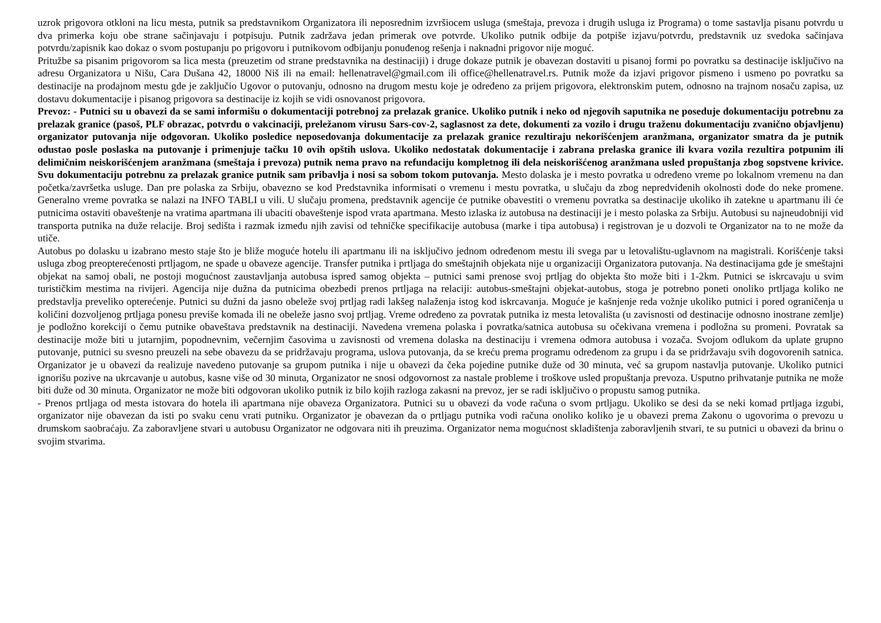uzrok prigovora otkloni na licu mesta, putnik sa predstavnikom Organizatora ili neposrednim izvršiocem usluga (smeštaja, prevoza i drugih usluga iz Programa) o tome sastavlja pisanu potvrdu u dva primerka koju obe strane sačinjavaju i potpisuju. Putnik zadržava jedan primerak ove potvrde. Ukoliko putnik odbije da potpiše izjavu/potvrdu, predstavnik uz svedoka sačinjava potvrdu/zapisnik kao dokaz o svom postupanju po prigovoru i putnikovom odbijanju ponuđenog rešenja i naknadni prigovor nije moguć.
Pritužbe sa pisanim prigovorom sa lica mesta (preuzetim od strane predstavnika na destinaciji) i druge dokaze putnik je obavezan dostaviti u pisanoj formi po povratku sa destinacije isključivo na adresu Organizatora u Nišu, Cara Dušana 42, 18000 Niš ili na email: hellenatravel@gmail.com ili office@hellenatravel.rs. Putnik može da izjavi prigovor pismeno i usmeno po povratku sa destinacije na prodajnom mestu gde je zaključio Ugovor o putovanju, odnosno na drugom mestu koje je određeno za prijem prigovora, elektronskim putem, odnosno na trajnom nosaču zapisa, uz dostavu dokumentacije i pisanog prigovora sa destinacije iz kojih se vidi osnovanost prigovora.
Prevoz: - Putnici su u obavezi da se sami informišu o dokumentaciji potrebnoj za prelazak granice. Ukoliko putnik i neko od njegovih saputnika ne poseduje dokumentaciju potrebnu za prelazak granice (pasoš, PLF obrazac, potvrdu o vakcinaciji, preležanom virusu Sars-cov-2, saglasnost za dete, dokumenti za vozilo i drugu traženu dokumentaciju zvanično objavljenu) organizator putovanja nije odgovoran. Ukoliko posledice neposedovanja dokumentacije za prelazak granice rezultiraju nekorišćenjem aranžmana, organizator smatra da je putnik odustao posle poslaska na putovanje i primenjuje tačku 10 ovih opštih uslova. Ukoliko nedostatak dokumentacije i zabrana prelaska granice ili kvara vozila rezultira potpunim ili delimičnim neiskorišćenjem aranžmana (smeštaja i prevoza) putnik nema pravo na refundaciju kompletnog ili dela neiskorišćenog aranžmana usled propuštanja zbog sopstvene krivice. Svu dokumentaciju potrebnu za prelazak granice putnik sam pribavlja i nosi sa sobom tokom putovanja. Mesto dolaska je i mesto povratka u određeno vreme po lokalnom vremenu na dan početka/završetka usluge. Dan pre polaska za Srbiju, obavezno se kod Predstavnika informisati o vremenu i mestu povratka, u slučaju da zbog nepredviđenih okolnosti dođe do neke promene. Generalno vreme povratka se nalazi na INFO TABLI u vili. U slučaju promena, predstavnik agencije će putnike obavestiti o vremenu povratka sa destinacije ukoliko ih zatekne u apartmanu ili će putnicima ostaviti obaveštenje na vratima apartmana ili ubaciti obaveštenje ispod vrata apartmana. Mesto izlaska iz autobusa na destinaciji je i mesto polaska za Srbiju. Autobusi su najneudobniji vid transporta putnika na duže relacije. Broj sedišta i razmak između njih zavisi od tehničke specifikacije autobusa (marke i tipa autobusa) i registrovan je u dozvoli te Organizator na to ne može da utiče.
Autobus po dolasku u izabrano mesto staje što je bliže moguće hotelu ili apartmanu ili na isključivo jednom određenom mestu ili svega par u letovalištu-uglavnom na magistrali. Korišćenje taksi usluga zbog preopterećenosti prtljagom, ne spade u obaveze agencije. Transfer putnika i prtljaga do smeštajnih objekata nije u organizaciji Organizatora putovanja. Na destinacijama gde je smeštajni objekat na samoj obali, ne postoji mogućnost zaustavljanja autobusa ispred samog objekta – putnici sami prenose svoj prtljag do objekta što može biti i 1-2km. Putnici se iskrcavaju u svim turističkim mestima na rivijeri. Agencija nije dužna da putnicima obezbedi prenos prtljaga na relaciji: autobus-smeštajni objekat-autobus, stoga je potrebno poneti onoliko prtljaga koliko ne predstavlja preveliko opterećenje. Putnici su dužni da jasno obeleže svoj prtljag radi lakšeg nalaženja istog kod iskrcavanja. Moguće je kašnjenje reda vožnje ukoliko putnici i pored ograničenja u količini dozvoljenog prtljaga ponesu previše komada ili ne obeleže jasno svoj prtljag. Vreme određeno za povratak putnika iz mesta letovališta (u zavisnosti od destinacije odnosno inostrane zemlje) je podložno korekciji o čemu putnike obaveštava predstavnik na destinaciji. Navedena vremena polaska i povratka/satnica autobusa su očekivana vremena i podložna su promeni. Povratak sa destinacije može biti u jutarnjim, popodnevnim, večernjim časovima u zavisnosti od vremena dolaska na destinaciju i vremena odmora autobusa i vozača. Svojom odlukom da uplate grupno putovanje, putnici su svesno preuzeli na sebe obavezu da se pridržavaju programa, uslova putovanja, da se kreću prema programu određenom za grupu i da se pridržavaju svih dogovorenih satnica. Organizator je u obavezi da realizuje navedeno putovanje sa grupom putnika i nije u obavezi da čeka pojedine putnike duže od 30 minuta, već sa grupom nastavlja putovanje. Ukoliko putnici ignorišu pozive na ukrcavanje u autobus, kasne više od 30 minuta, Organizator ne snosi odgovornost za nastale probleme i troškove usled propuštanja prevoza. Usputno prihvatanje putnika ne može biti duže od 30 minuta. Organizator ne može biti odgovoran ukoliko putnik iz bilo kojih razloga zakasni na prevoz, jer se radi isključivo o propustu samog putnika.
- Prenos prtljaga od mesta istovara do hotela ili apartmana nije obaveza Organizatora. Putnici su u obavezi da vode računa o svom prtljagu. Ukoliko se desi da se neki komad prtljaga izgubi, organizator nije obavezan da isti po svaku cenu vrati putniku. Organizator je obavezan da o prtljagu putnika vodi računa onoliko koliko je u obavezi prema Zakonu o ugovorima o prevozu u drumskom saobraćaju. Za zaboravljene stvari u autobusu Organizator ne odgovara niti ih preuzima. Organizator nema mogućnost skladištenja zaboravljenih stvari, te su putnici u obavezi da brinu o svojim stvarima.